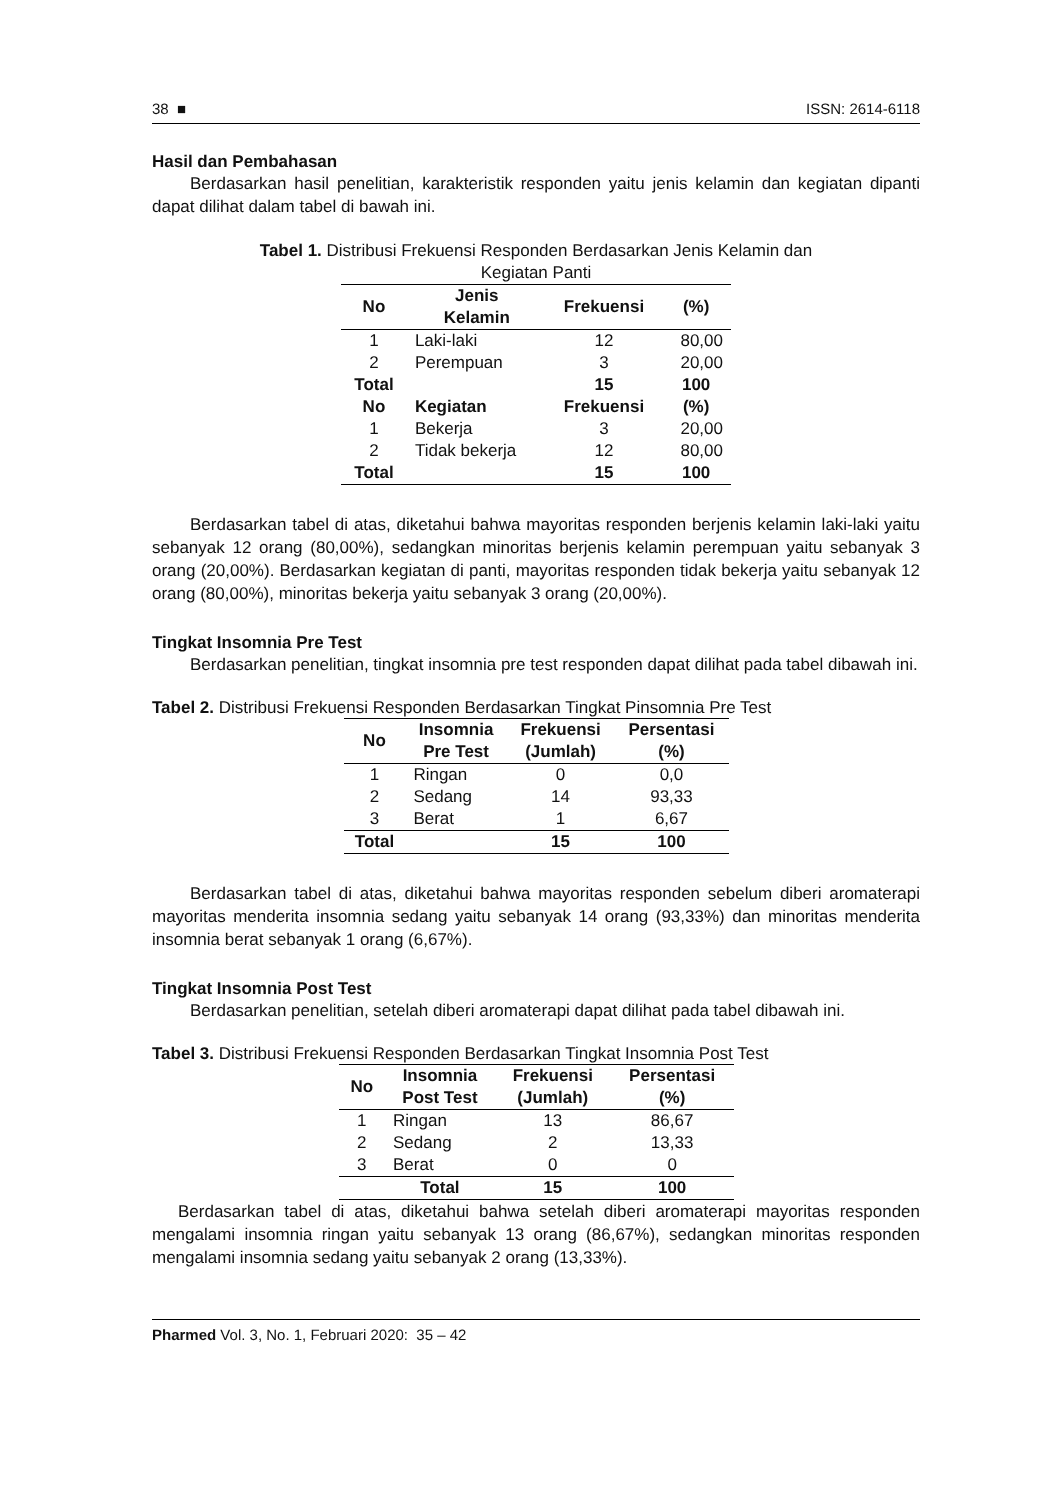38 ■ ISSN: 2614-6118
Hasil dan Pembahasan
Berdasarkan hasil penelitian, karakteristik responden yaitu jenis kelamin dan kegiatan dipanti dapat dilihat dalam tabel di bawah ini.
Tabel 1. Distribusi Frekuensi Responden Berdasarkan Jenis Kelamin dan
Kegiatan Panti
| No | Jenis Kelamin | Frekuensi | (%) |
| --- | --- | --- | --- |
| 1 | Laki-laki | 12 | 80,00 |
| 2 | Perempuan | 3 | 20,00 |
| Total | | 15 | 100 |
| No | Kegiatan | Frekuensi | (%) |
| 1 | Bekerja | 3 | 20,00 |
| 2 | Tidak bekerja | 12 | 80,00 |
| Total | | 15 | 100 |
Berdasarkan tabel di atas, diketahui bahwa mayoritas responden berjenis kelamin laki-laki yaitu sebanyak 12 orang (80,00%), sedangkan minoritas berjenis kelamin perempuan yaitu sebanyak 3 orang (20,00%). Berdasarkan kegiatan di panti, mayoritas responden tidak bekerja yaitu sebanyak 12 orang (80,00%), minoritas bekerja yaitu sebanyak 3 orang (20,00%).
Tingkat Insomnia Pre Test
Berdasarkan penelitian, tingkat insomnia pre test responden dapat dilihat pada tabel dibawah ini.
Tabel 2. Distribusi Frekuensi Responden Berdasarkan Tingkat Pinsomnia Pre Test
| No | Insomnia Pre Test | Frekuensi (Jumlah) | Persentasi (%) |
| --- | --- | --- | --- |
| 1 | Ringan | 0 | 0,0 |
| 2 | Sedang | 14 | 93,33 |
| 3 | Berat | 1 | 6,67 |
| Total | | 15 | 100 |
Berdasarkan tabel di atas, diketahui bahwa mayoritas responden sebelum diberi aromaterapi mayoritas menderita insomnia sedang yaitu sebanyak 14 orang (93,33%) dan minoritas menderita insomnia berat sebanyak 1 orang (6,67%).
Tingkat Insomnia Post Test
Berdasarkan penelitian, setelah diberi aromaterapi dapat dilihat pada tabel dibawah ini.
Tabel 3. Distribusi Frekuensi Responden Berdasarkan Tingkat Insomnia Post Test
| No | Insomnia Post Test | Frekuensi (Jumlah) | Persentasi (%) |
| --- | --- | --- | --- |
| 1 | Ringan | 13 | 86,67 |
| 2 | Sedang | 2 | 13,33 |
| 3 | Berat | 0 | 0 |
| | Total | 15 | 100 |
Berdasarkan tabel di atas, diketahui bahwa setelah diberi aromaterapi mayoritas responden mengalami insomnia ringan yaitu sebanyak 13 orang (86,67%), sedangkan minoritas responden mengalami insomnia sedang yaitu sebanyak 2 orang (13,33%).
Pharmed Vol. 3, No. 1, Februari 2020: 35 – 42